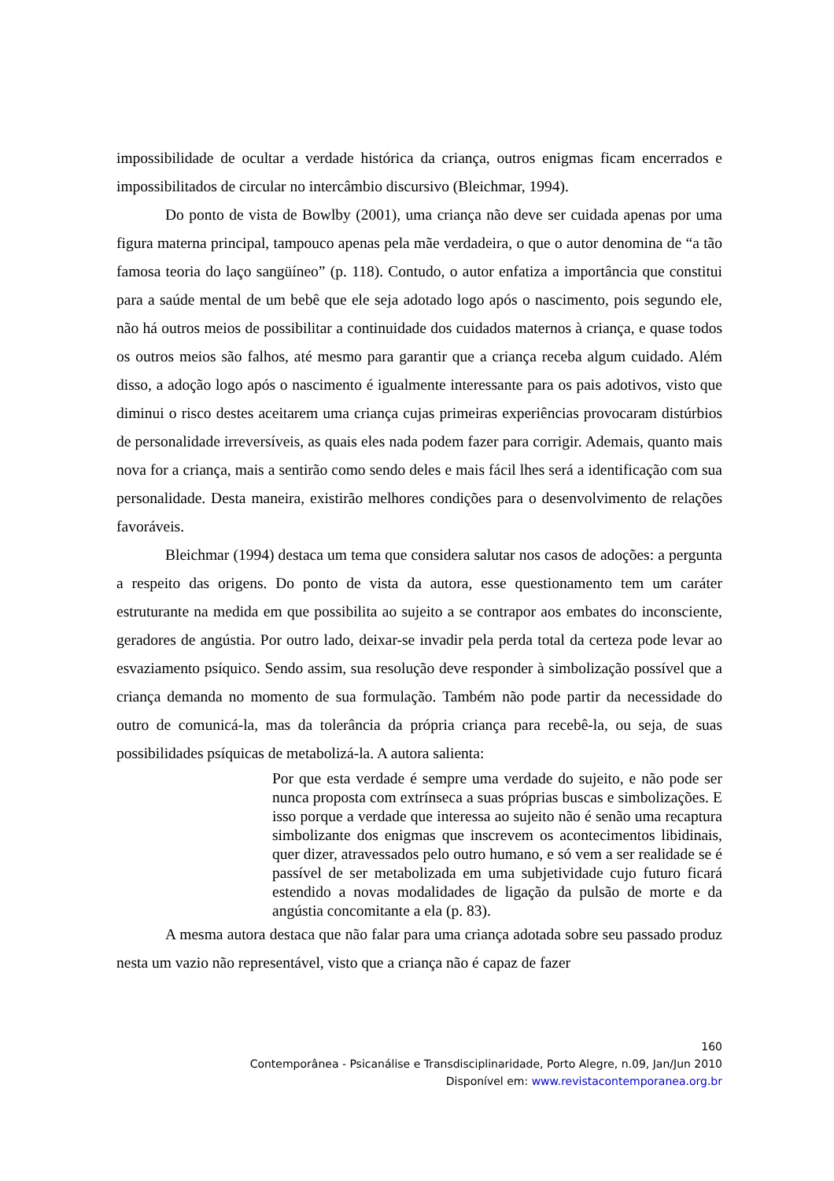impossibilidade de ocultar a verdade histórica da criança, outros enigmas ficam encerrados e impossibilitados de circular no intercâmbio discursivo (Bleichmar, 1994).
Do ponto de vista de Bowlby (2001), uma criança não deve ser cuidada apenas por uma figura materna principal, tampouco apenas pela mãe verdadeira, o que o autor denomina de “a tão famosa teoria do laço sangüíneo” (p. 118). Contudo, o autor enfatiza a importância que constitui para a saúde mental de um bebê que ele seja adotado logo após o nascimento, pois segundo ele, não há outros meios de possibilitar a continuidade dos cuidados maternos à criança, e quase todos os outros meios são falhos, até mesmo para garantir que a criança receba algum cuidado. Além disso, a adoção logo após o nascimento é igualmente interessante para os pais adotivos, visto que diminui o risco destes aceitarem uma criança cujas primeiras experiências provocaram distúrbios de personalidade irreversíveis, as quais eles nada podem fazer para corrigir. Ademais, quanto mais nova for a criança, mais a sentirão como sendo deles e mais fácil lhes será a identificação com sua personalidade. Desta maneira, existirão melhores condições para o desenvolvimento de relações favoráveis.
Bleichmar (1994) destaca um tema que considera salutar nos casos de adoções: a pergunta a respeito das origens. Do ponto de vista da autora, esse questionamento tem um caráter estruturante na medida em que possibilita ao sujeito a se contrapor aos embates do inconsciente, geradores de angústia. Por outro lado, deixar-se invadir pela perda total da certeza pode levar ao esvaziamento psíquico. Sendo assim, sua resolução deve responder à simbolização possível que a criança demanda no momento de sua formulação. Também não pode partir da necessidade do outro de comunicá-la, mas da tolerância da própria criança para recebê-la, ou seja, de suas possibilidades psíquicas de metabolizá-la. A autora salienta:
Por que esta verdade é sempre uma verdade do sujeito, e não pode ser nunca proposta com extrínseca a suas próprias buscas e simbolizações. E isso porque a verdade que interessa ao sujeito não é senão uma recaptura simbolizante dos enigmas que inscrevem os acontecimentos libidinais, quer dizer, atravessados pelo outro humano, e só vem a ser realidade se é passível de ser metabolizada em uma subjetividade cujo futuro ficará estendido a novas modalidades de ligação da pulsão de morte e da angústia concomitante a ela (p. 83).
A mesma autora destaca que não falar para uma criança adotada sobre seu passado produz nesta um vazio não representável, visto que a criança não é capaz de fazer
160
Contemporânea - Psicanálise e Transdisciplinaridade, Porto Alegre, n.09, Jan/Jun 2010
Disponível em: www.revistacontemporanea.org.br